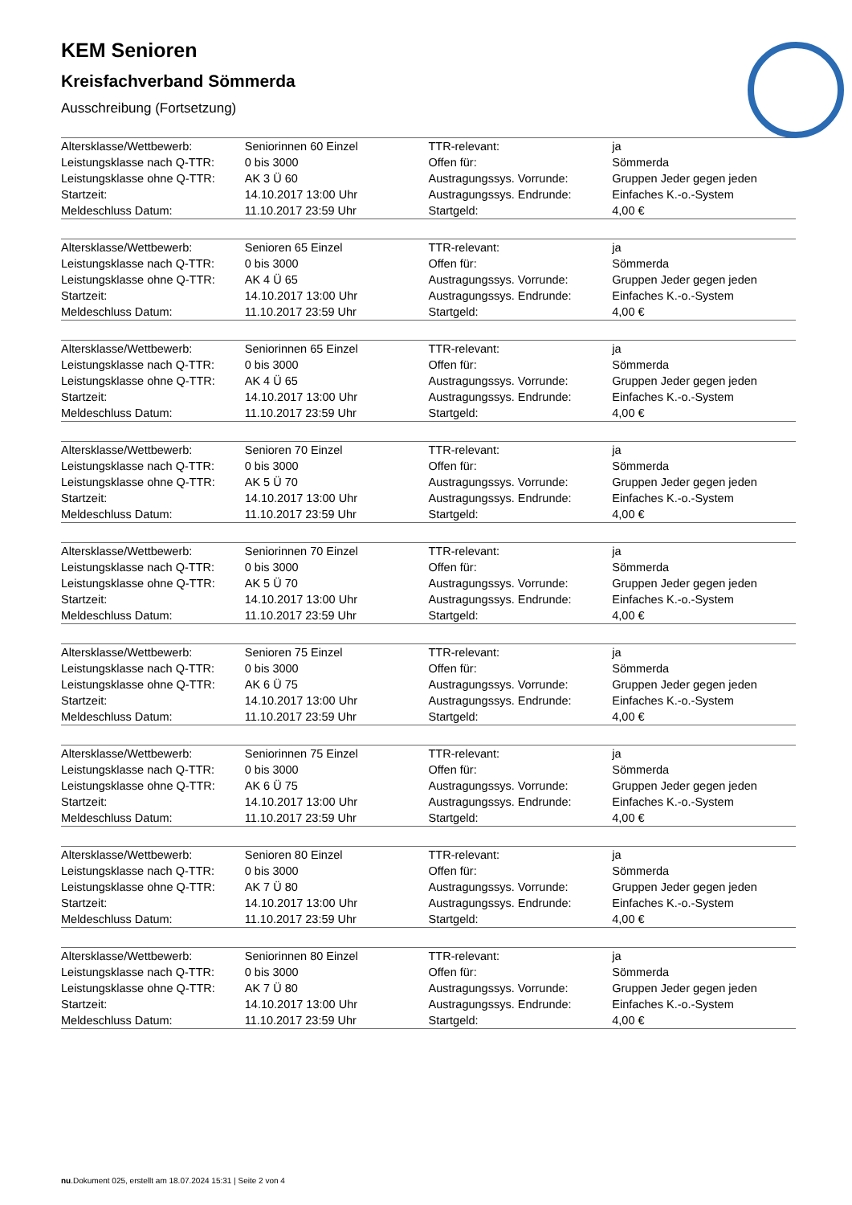KEM Senioren
Kreisfachverband Sömmerda
Ausschreibung (Fortsetzung)
| Altersklasse/Wettbewerb: | Seniorinnen 60 Einzel | TTR-relevant: | ja |
| Leistungsklasse nach Q-TTR: | 0 bis 3000 | Offen für: | Sömmerda |
| Leistungsklasse ohne Q-TTR: | AK 3 Ü 60 | Austragungssys. Vorrunde: | Gruppen Jeder gegen jeden |
| Startzeit: | 14.10.2017 13:00 Uhr | Austragungssys. Endrunde: | Einfaches K.-o.-System |
| Meldeschluss Datum: | 11.10.2017 23:59 Uhr | Startgeld: | 4,00 € |
| Altersklasse/Wettbewerb: | Senioren 65 Einzel | TTR-relevant: | ja |
| Leistungsklasse nach Q-TTR: | 0 bis 3000 | Offen für: | Sömmerda |
| Leistungsklasse ohne Q-TTR: | AK 4 Ü 65 | Austragungssys. Vorrunde: | Gruppen Jeder gegen jeden |
| Startzeit: | 14.10.2017 13:00 Uhr | Austragungssys. Endrunde: | Einfaches K.-o.-System |
| Meldeschluss Datum: | 11.10.2017 23:59 Uhr | Startgeld: | 4,00 € |
| Altersklasse/Wettbewerb: | Seniorinnen 65 Einzel | TTR-relevant: | ja |
| Leistungsklasse nach Q-TTR: | 0 bis 3000 | Offen für: | Sömmerda |
| Leistungsklasse ohne Q-TTR: | AK 4 Ü 65 | Austragungssys. Vorrunde: | Gruppen Jeder gegen jeden |
| Startzeit: | 14.10.2017 13:00 Uhr | Austragungssys. Endrunde: | Einfaches K.-o.-System |
| Meldeschluss Datum: | 11.10.2017 23:59 Uhr | Startgeld: | 4,00 € |
| Altersklasse/Wettbewerb: | Senioren 70 Einzel | TTR-relevant: | ja |
| Leistungsklasse nach Q-TTR: | 0 bis 3000 | Offen für: | Sömmerda |
| Leistungsklasse ohne Q-TTR: | AK 5 Ü 70 | Austragungssys. Vorrunde: | Gruppen Jeder gegen jeden |
| Startzeit: | 14.10.2017 13:00 Uhr | Austragungssys. Endrunde: | Einfaches K.-o.-System |
| Meldeschluss Datum: | 11.10.2017 23:59 Uhr | Startgeld: | 4,00 € |
| Altersklasse/Wettbewerb: | Seniorinnen 70 Einzel | TTR-relevant: | ja |
| Leistungsklasse nach Q-TTR: | 0 bis 3000 | Offen für: | Sömmerda |
| Leistungsklasse ohne Q-TTR: | AK 5 Ü 70 | Austragungssys. Vorrunde: | Gruppen Jeder gegen jeden |
| Startzeit: | 14.10.2017 13:00 Uhr | Austragungssys. Endrunde: | Einfaches K.-o.-System |
| Meldeschluss Datum: | 11.10.2017 23:59 Uhr | Startgeld: | 4,00 € |
| Altersklasse/Wettbewerb: | Senioren 75 Einzel | TTR-relevant: | ja |
| Leistungsklasse nach Q-TTR: | 0 bis 3000 | Offen für: | Sömmerda |
| Leistungsklasse ohne Q-TTR: | AK 6 Ü 75 | Austragungssys. Vorrunde: | Gruppen Jeder gegen jeden |
| Startzeit: | 14.10.2017 13:00 Uhr | Austragungssys. Endrunde: | Einfaches K.-o.-System |
| Meldeschluss Datum: | 11.10.2017 23:59 Uhr | Startgeld: | 4,00 € |
| Altersklasse/Wettbewerb: | Seniorinnen 75 Einzel | TTR-relevant: | ja |
| Leistungsklasse nach Q-TTR: | 0 bis 3000 | Offen für: | Sömmerda |
| Leistungsklasse ohne Q-TTR: | AK 6 Ü 75 | Austragungssys. Vorrunde: | Gruppen Jeder gegen jeden |
| Startzeit: | 14.10.2017 13:00 Uhr | Austragungssys. Endrunde: | Einfaches K.-o.-System |
| Meldeschluss Datum: | 11.10.2017 23:59 Uhr | Startgeld: | 4,00 € |
| Altersklasse/Wettbewerb: | Senioren 80 Einzel | TTR-relevant: | ja |
| Leistungsklasse nach Q-TTR: | 0 bis 3000 | Offen für: | Sömmerda |
| Leistungsklasse ohne Q-TTR: | AK 7 Ü 80 | Austragungssys. Vorrunde: | Gruppen Jeder gegen jeden |
| Startzeit: | 14.10.2017 13:00 Uhr | Austragungssys. Endrunde: | Einfaches K.-o.-System |
| Meldeschluss Datum: | 11.10.2017 23:59 Uhr | Startgeld: | 4,00 € |
| Altersklasse/Wettbewerb: | Seniorinnen 80 Einzel | TTR-relevant: | ja |
| Leistungsklasse nach Q-TTR: | 0 bis 3000 | Offen für: | Sömmerda |
| Leistungsklasse ohne Q-TTR: | AK 7 Ü 80 | Austragungssys. Vorrunde: | Gruppen Jeder gegen jeden |
| Startzeit: | 14.10.2017 13:00 Uhr | Austragungssys. Endrunde: | Einfaches K.-o.-System |
| Meldeschluss Datum: | 11.10.2017 23:59 Uhr | Startgeld: | 4,00 € |
nu.Dokument 025, erstellt am 18.07.2024 15:31 | Seite 2 von 4